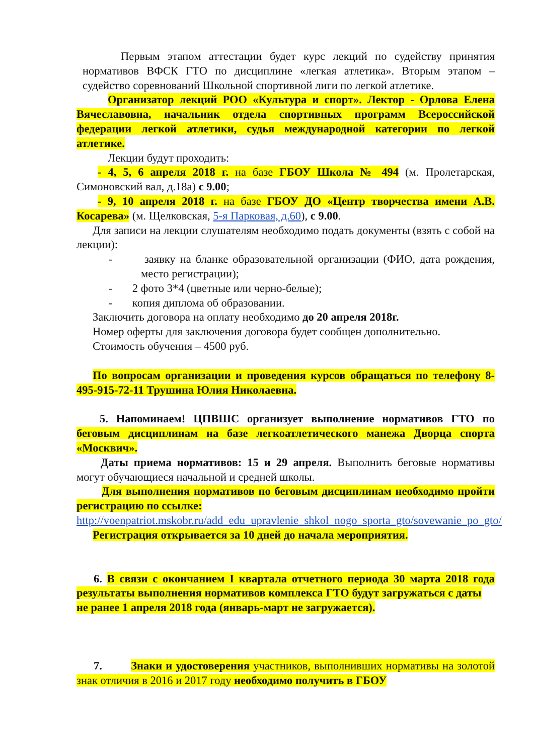Первым этапом аттестации будет курс лекций по судейству принятия нормативов ВФСК ГТО по дисциплине «легкая атлетика». Вторым этапом – судейство соревнований Школьной спортивной лиги по легкой атлетике.
Организатор лекций РОО «Культура и спорт». Лектор - Орлова Елена Вячеславовна, начальник отдела спортивных программ Всероссийской федерации легкой атлетики, судья международной категории по легкой атлетике.
Лекции будут проходить:
- 4, 5, 6 апреля 2018 г. на базе ГБОУ Школа № 494 (м. Пролетарская, Симоновский вал, д.18а) с 9.00;
- 9, 10 апреля 2018 г. на базе ГБОУ ДО «Центр творчества имени А.В. Косарева» (м. Щелковская, 5-я Парковая, д.60), с 9.00.
Для записи на лекции слушателям необходимо подать документы (взять с собой на лекции):
- заявку на бланке образовательной организации (ФИО, дата рождения, место регистрации);
- 2 фото 3*4 (цветные или черно-белые);
- копия диплома об образовании.
Заключить договора на оплату необходимо до 20 апреля 2018г.
Номер оферты для заключения договора будет сообщен дополнительно.
Стоимость обучения – 4500 руб.
По вопросам организации и проведения курсов обращаться по телефону 8-495-915-72-11 Трушина Юлия Николаевна.
5. Напоминаем! ЦПВШС организует выполнение нормативов ГТО по беговым дисциплинам на базе легкоатлетического манежа Дворца спорта «Москвич».
Даты приема нормативов: 15 и 29 апреля. Выполнить беговые нормативы могут обучающиеся начальной и средней школы.
Для выполнения нормативов по беговым дисциплинам необходимо пройти регистрацию по ссылке:
http://voenpatriot.mskobr.ru/add_edu_upravlenie_shkol_nogo_sporta_gto/sovewanie_po_gto/
Регистрация открывается за 10 дней до начала мероприятия.
6. В связи с окончанием I квартала отчетного периода 30 марта 2018 года результаты выполнения нормативов комплекса ГТО будут загружаться с даты
не ранее 1 апреля 2018 года (январь-март не загружается).
7. Знаки и удостоверения участников, выполнивших нормативы на золотой знак отличия в 2016 и 2017 году необходимо получить в ГБОУ